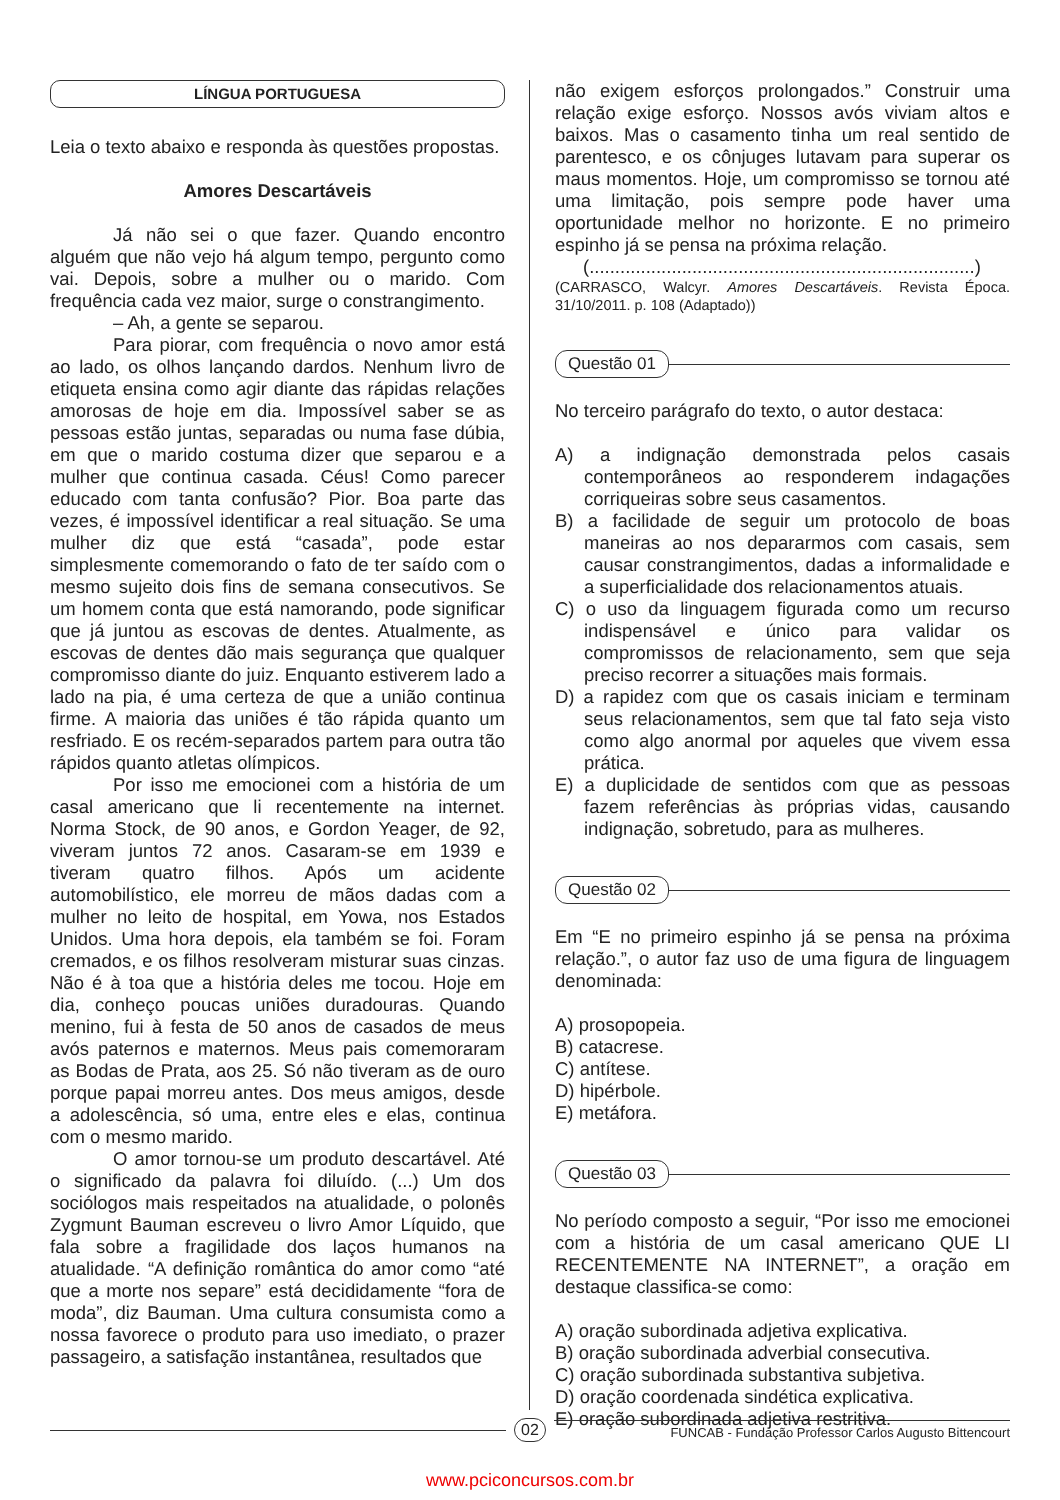LÍNGUA PORTUGUESA
Leia o texto abaixo e responda às questões propostas.
Amores Descartáveis
Já não sei o que fazer. Quando encontro alguém que não vejo há algum tempo, pergunto como vai. Depois, sobre a mulher ou o marido. Com frequência cada vez maior, surge o constrangimento.
– Ah, a gente se separou.
Para piorar, com frequência o novo amor está ao lado, os olhos lançando dardos. Nenhum livro de etiqueta ensina como agir diante das rápidas relações amorosas de hoje em dia. Impossível saber se as pessoas estão juntas, separadas ou numa fase dúbia, em que o marido costuma dizer que separou e a mulher que continua casada. Céus! Como parecer educado com tanta confusão? Pior. Boa parte das vezes, é impossível identificar a real situação. Se uma mulher diz que está “casada”, pode estar simplesmente comemorando o fato de ter saído com o mesmo sujeito dois fins de semana consecutivos. Se um homem conta que está namorando, pode significar que já juntou as escovas de dentes. Atualmente, as escovas de dentes dão mais segurança que qualquer compromisso diante do juiz. Enquanto estiverem lado a lado na pia, é uma certeza de que a união continua firme. A maioria das uniões é tão rápida quanto um resfriado. E os recém-separados partem para outra tão rápidos quanto atletas olímpicos.
Por isso me emocionei com a história de um casal americano que li recentemente na internet. Norma Stock, de 90 anos, e Gordon Yeager, de 92, viveram juntos 72 anos. Casaram-se em 1939 e tiveram quatro filhos. Após um acidente automobilístico, ele morreu de mãos dadas com a mulher no leito de hospital, em Yowa, nos Estados Unidos. Uma hora depois, ela também se foi. Foram cremados, e os filhos resolveram misturar suas cinzas. Não é à toa que a história deles me tocou. Hoje em dia, conheço poucas uniões duradouras. Quando menino, fui à festa de 50 anos de casados de meus avós paternos e maternos. Meus pais comemoraram as Bodas de Prata, aos 25. Só não tiveram as de ouro porque papai morreu antes. Dos meus amigos, desde a adolescência, só uma, entre eles e elas, continua com o mesmo marido.
O amor tornou-se um produto descartável. Até o significado da palavra foi diluído. (...) Um dos sociólogos mais respeitados na atualidade, o polonês Zygmunt Bauman escreveu o livro Amor Líquido, que fala sobre a fragilidade dos laços humanos na atualidade. “A definição romântica do amor como “até que a morte nos separe” está decididamente “fora de moda”, diz Bauman. Uma cultura consumista como a nossa favorece o produto para uso imediato, o prazer passageiro, a satisfação instantânea, resultados que
não exigem esforços prolongados.” Construir uma relação exige esforço. Nossos avós viviam altos e baixos. Mas o casamento tinha um real sentido de parentesco, e os cônjuges lutavam para superar os maus momentos. Hoje, um compromisso se tornou até uma limitação, pois sempre pode haver uma oportunidade melhor no horizonte. E no primeiro espinho já se pensa na próxima relação.
(...........................................................................)
(CARRASCO, Walcyr. Amores Descartáveis. Revista Época. 31/10/2011. p. 108 (Adaptado))
Questão 01
No terceiro parágrafo do texto, o autor destaca:
A) a indignação demonstrada pelos casais contemporâneos ao responderem indagações corriqueiras sobre seus casamentos.
B) a facilidade de seguir um protocolo de boas maneiras ao nos depararmos com casais, sem causar constrangimentos, dadas a informalidade e a superficialidade dos relacionamentos atuais.
C) o uso da linguagem figurada como um recurso indispensável e único para validar os compromissos de relacionamento, sem que seja preciso recorrer a situações mais formais.
D) a rapidez com que os casais iniciam e terminam seus relacionamentos, sem que tal fato seja visto como algo anormal por aqueles que vivem essa prática.
E) a duplicidade de sentidos com que as pessoas fazem referências às próprias vidas, causando indignação, sobretudo, para as mulheres.
Questão 02
Em “E no primeiro espinho já se pensa na próxima relação.”, o autor faz uso de uma figura de linguagem denominada:
A) prosopopeia.
B) catacrese.
C) antítese.
D) hipérbole.
E) metáfora.
Questão 03
No período composto a seguir, “Por isso me emocionei com a história de um casal americano QUE LI RECENTEMENTE NA INTERNET”, a oração em destaque classifica-se como:
A) oração subordinada adjetiva explicativa.
B) oração subordinada adverbial consecutiva.
C) oração subordinada substantiva subjetiva.
D) oração coordenada sindética explicativa.
E) oração subordinada adjetiva restritiva.
02 FUNCAB - Fundação Professor Carlos Augusto Bittencourt
www.pciconcursos.com.br